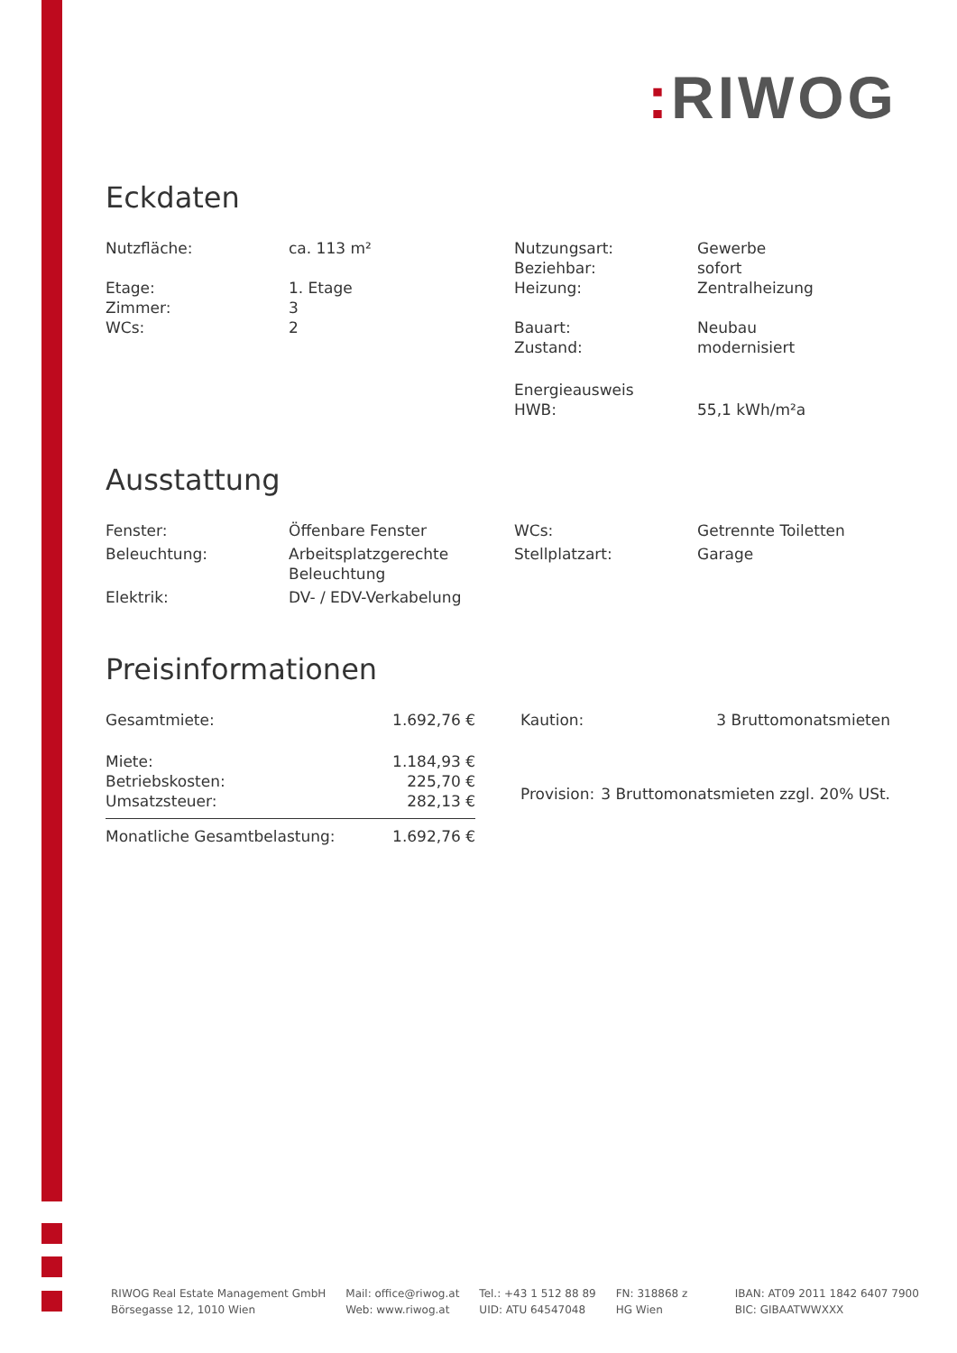: RIWOG
Eckdaten
| Nutzfläche: | ca. 113 m² | Nutzungsart: | Gewerbe |
| | | Beziehbar: | sofort |
| Etage: | 1. Etage | Heizung: | Zentralheizung |
| Zimmer: | 3 | | |
| WCs: | 2 | Bauart: | Neubau |
| | | Zustand: | modernisiert |
| | | Energieausweis HWB: | 55,1 kWh/m²a |
Ausstattung
| Fenster: | Öffenbare Fenster | WCs: | Getrennte Toiletten |
| Beleuchtung: | Arbeitsplatzgerechte Beleuchtung | Stellplatzart: | Garage |
| Elektrik: | DV- / EDV-Verkabelung | | |
Preisinformationen
| Gesamtmiete: | 1.692,76 € |
| Miete: | 1.184,93 € |
| Betriebskosten: | 225,70 € |
| Umsatzsteuer: | 282,13 € |
| Monatliche Gesamtbelastung: | 1.692,76 € |
| Kaution: | 3 Bruttomonatsmieten |
| Provision: | 3 Bruttomonatsmieten zzgl. 20% USt. |
RIWOG Real Estate Management GmbH
Börsegasse 12, 1010 Wien
Mail: office@riwog.at
Web: www.riwog.at
Tel.: +43 1 512 88 89
UID: ATU 64547048
FN: 318868 z
HG Wien
IBAN: AT09 2011 1842 6407 7900
BIC: GIBAATWWXXX